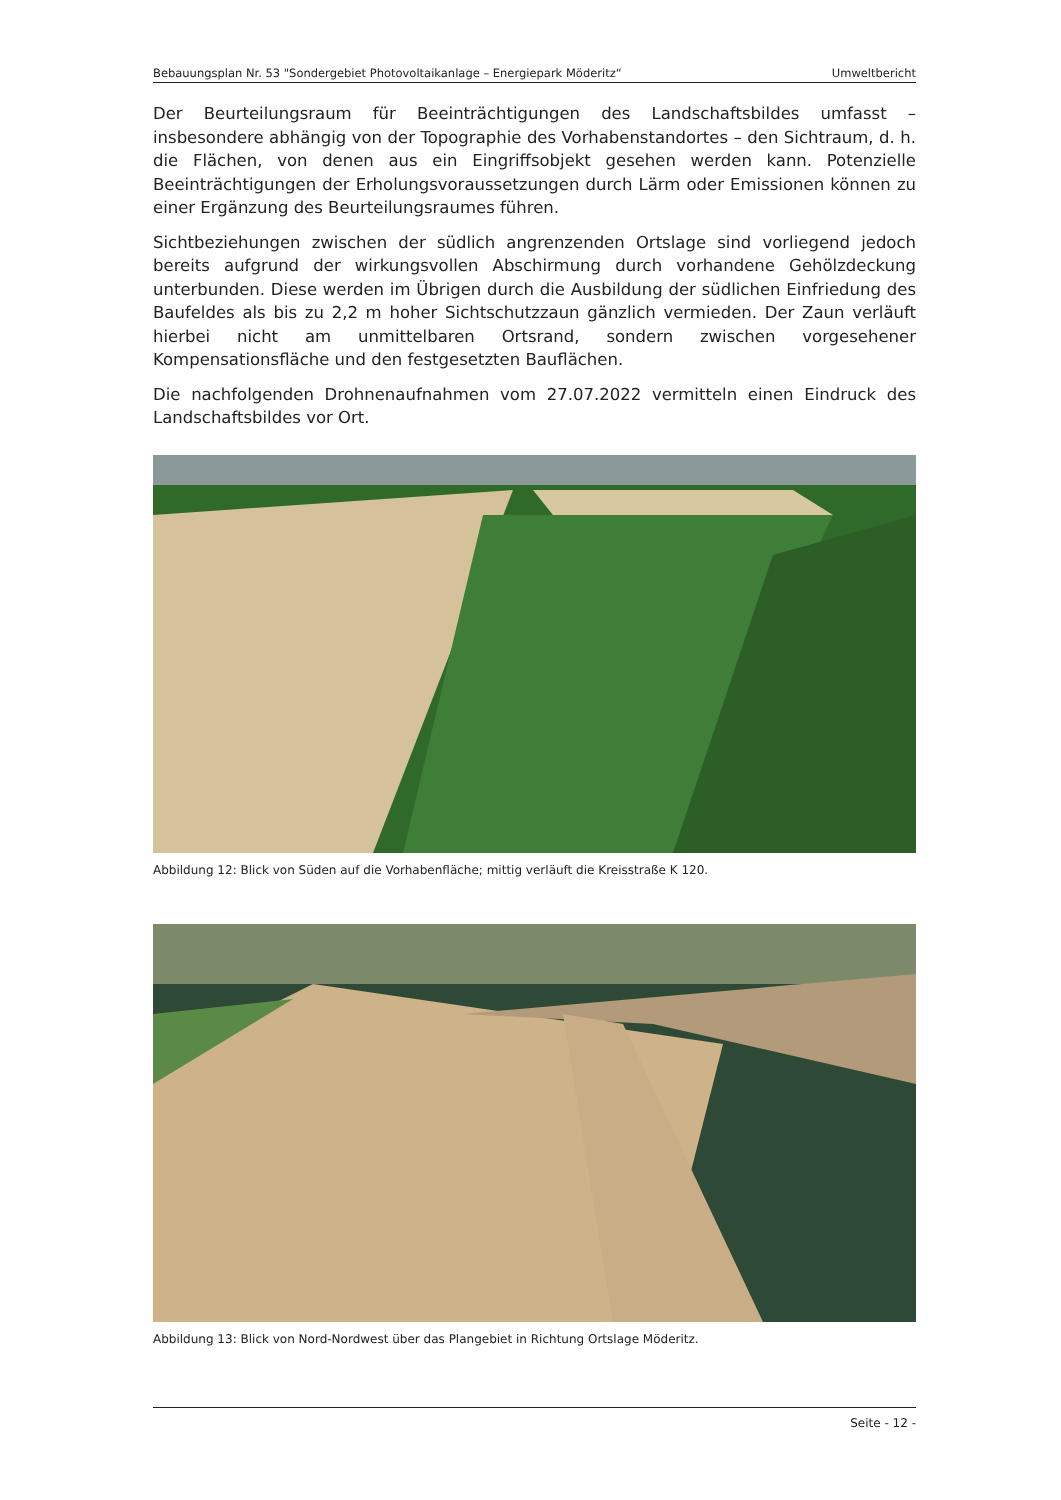Bebauungsplan Nr. 53 "Sondergebiet Photovoltaikanlage – Energiepark Möderitz“Umweltbericht
Der Beurteilungsraum für Beeinträchtigungen des Landschaftsbildes umfasst – insbesondere abhängig von der Topographie des Vorhabenstandortes – den Sichtraum, d. h. die Flächen, von denen aus ein Eingriffsobjekt gesehen werden kann. Potenzielle Beeinträchtigungen der Erholungsvoraussetzungen durch Lärm oder Emissionen können zu einer Ergänzung des Beurteilungsraumes führen.
Sichtbeziehungen zwischen der südlich angrenzenden Ortslage sind vorliegend jedoch bereits aufgrund der wirkungsvollen Abschirmung durch vorhandene Gehölzdeckung unterbunden. Diese werden im Übrigen durch die Ausbildung der südlichen Einfriedung des Baufeldes als bis zu 2,2 m hoher Sichtschutzzaun gänzlich vermieden. Der Zaun verläuft hierbei nicht am unmittelbaren Ortsrand, sondern zwischen vorgesehener Kompensationsfläche und den festgesetzten Bauflächen.
Die nachfolgenden Drohnenaufnahmen vom 27.07.2022 vermitteln einen Eindruck des Landschaftsbildes vor Ort.
Abbildung 12: Blick von Süden auf die Vorhabenfläche; mittig verläuft die Kreisstraße K 120.
Abbildung 13: Blick von Nord-Nordwest über das Plangebiet in Richtung Ortslage Möderitz.
Seite - 12 -